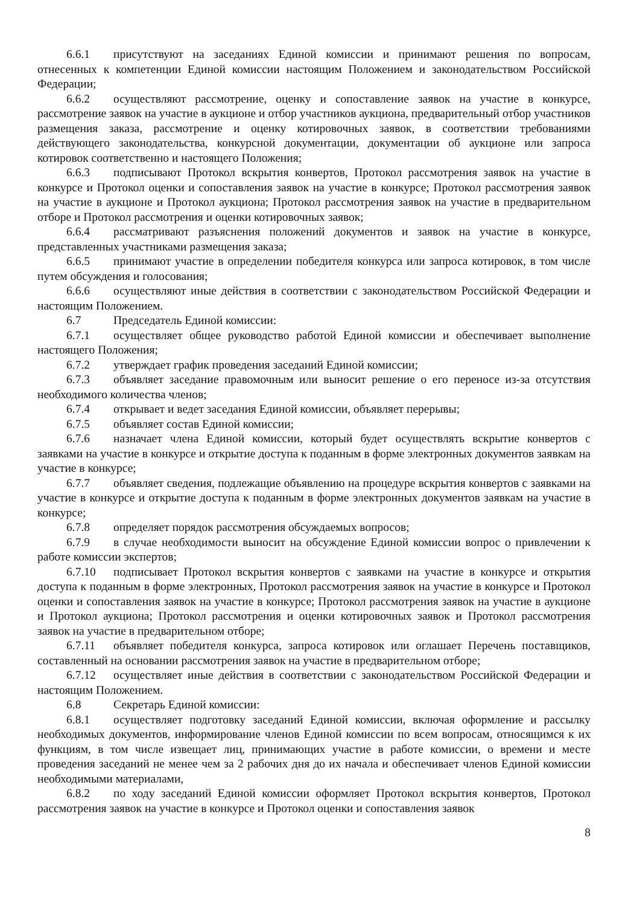6.6.1 присутствуют на заседаниях Единой комиссии и принимают решения по вопросам, отнесенных к компетенции Единой комиссии настоящим Положением и законодательством Российской Федерации;
6.6.2 осуществляют рассмотрение, оценку и сопоставление заявок на участие в конкурсе, рассмотрение заявок на участие в аукционе и отбор участников аукциона, предварительный отбор участников размещения заказа, рассмотрение и оценку котировочных заявок, в соответствии требованиями действующего законодательства, конкурсной документации, документации об аукционе или запроса котировок соответственно и настоящего Положения;
6.6.3 подписывают Протокол вскрытия конвертов, Протокол рассмотрения заявок на участие в конкурсе и Протокол оценки и сопоставления заявок на участие в конкурсе; Протокол рассмотрения заявок на участие в аукционе и Протокол аукциона; Протокол рассмотрения заявок на участие в предварительном отборе и Протокол рассмотрения и оценки котировочных заявок;
6.6.4 рассматривают разъяснения положений документов и заявок на участие в конкурсе, представленных участниками размещения заказа;
6.6.5 принимают участие в определении победителя конкурса или запроса котировок, в том числе путем обсуждения и голосования;
6.6.6 осуществляют иные действия в соответствии с законодательством Российской Федерации и настоящим Положением.
6.7 Председатель Единой комиссии:
6.7.1 осуществляет общее руководство работой Единой комиссии и обеспечивает выполнение настоящего Положения;
6.7.2 утверждает график проведения заседаний Единой комиссии;
6.7.3 объявляет заседание правомочным или выносит решение о его переносе из-за отсутствия необходимого количества членов;
6.7.4 открывает и ведет заседания Единой комиссии, объявляет перерывы;
6.7.5 объявляет состав Единой комиссии;
6.7.6 назначает члена Единой комиссии, который будет осуществлять вскрытие конвертов с заявками на участие в конкурсе и открытие доступа к поданным в форме электронных документов заявкам на участие в конкурсе;
6.7.7 объявляет сведения, подлежащие объявлению на процедуре вскрытия конвертов с заявками на участие в конкурсе и открытие доступа к поданным в форме электронных документов заявкам на участие в конкурсе;
6.7.8 определяет порядок рассмотрения обсуждаемых вопросов;
6.7.9 в случае необходимости выносит на обсуждение Единой комиссии вопрос о привлечении к работе комиссии экспертов;
6.7.10 подписывает Протокол вскрытия конвертов с заявками на участие в конкурсе и открытия доступа к поданным в форме электронных, Протокол рассмотрения заявок на участие в конкурсе и Протокол оценки и сопоставления заявок на участие в конкурсе; Протокол рассмотрения заявок на участие в аукционе и Протокол аукциона; Протокол рассмотрения и оценки котировочных заявок и Протокол рассмотрения заявок на участие в предварительном отборе;
6.7.11 объявляет победителя конкурса, запроса котировок или оглашает Перечень поставщиков, составленный на основании рассмотрения заявок на участие в предварительном отборе;
6.7.12 осуществляет иные действия в соответствии с законодательством Российской Федерации и настоящим Положением.
6.8 Секретарь Единой комиссии:
6.8.1 осуществляет подготовку заседаний Единой комиссии, включая оформление и рассылку необходимых документов, информирование членов Единой комиссии по всем вопросам, относящимся к их функциям, в том числе извещает лиц, принимающих участие в работе комиссии, о времени и месте проведения заседаний не менее чем за 2 рабочих дня до их начала и обеспечивает членов Единой комиссии необходимыми материалами,
6.8.2 по ходу заседаний Единой комиссии оформляет Протокол вскрытия конвертов, Протокол рассмотрения заявок на участие в конкурсе и Протокол оценки и сопоставления заявок
8